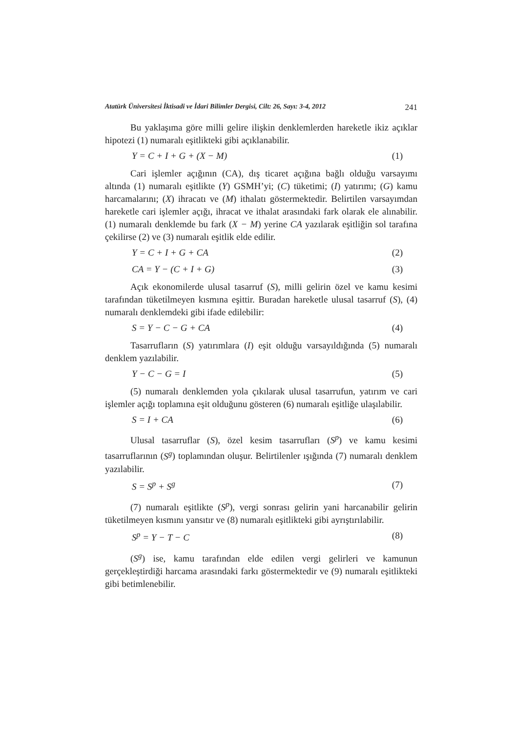Atatürk Üniversitesi İktisadi ve İdari Bilimler Dergisi, Cilt: 26, Sayı: 3-4, 2012 241
Bu yaklaşıma göre milli gelire ilişkin denklemlerden hareketle ikiz açıklar hipotezi (1) numaralı eşitlikteki gibi açıklanabilir.
Y = C + I + G + (X − M) (1)
Cari işlemler açığının (CA), dış ticaret açığına bağlı olduğu varsayımı altında (1) numaralı eşitlikte (Y) GSMH’yi; (C) tüketimi; (I) yatırımı; (G) kamu harcamalarını; (X) ihracatı ve (M) ithalatı göstermektedir. Belirtilen varsayımdan hareketle cari işlemler açığı, ihracat ve ithalat arasındaki fark olarak ele alınabilir. (1) numaralı denklemde bu fark (X − M) yerine CA yazılarak eşitliğin sol tarafına çekilirse (2) ve (3) numaralı eşitlik elde edilir.
Y = C + I + G + CA (2)
CA = Y − (C + I + G) (3)
Açık ekonomilerde ulusal tasarruf (S), milli gelirin özel ve kamu kesimi tarafından tüketilmeyen kısmına eşittir. Buradan hareketle ulusal tasarruf (S), (4) numaralı denklemdeki gibi ifade edilebilir:
S = Y − C − G + CA (4)
Tasarrufların (S) yatırımlara (I) eşit olduğu varsayıldığında (5) numaralı denklem yazılabilir.
Y − C − G = I (5)
(5) numaralı denklemden yola çıkılarak ulusal tasarrufun, yatırım ve cari işlemler açığı toplamına eşit olduğunu gösteren (6) numaralı eşitliğe ulaşılabilir.
S = I + CA (6)
Ulusal tasarruflar (S), özel kesim tasarrufları (S<sup>p</sup>) ve kamu kesimi tasarruflarının (S<sup>g</sup>) toplamından oluşur. Belirtilenler ışığında (7) numaralı denklem yazılabilir.
S = S<sup>p</sup> + S<sup>g</sup> (7)
(7) numaralı eşitlikte (S<sup>p</sup>), vergi sonrası gelirin yani harcanabilir gelirin tüketilmeyen kısmını yansıtır ve (8) numaralı eşitlikteki gibi ayrıştırılabilir.
S<sup>p</sup> = Y − T − C (8)
(S<sup>g</sup>) ise, kamu tarafından elde edilen vergi gelirleri ve kamunun gerçekleştirdiği harcama arasındaki farkı göstermektedir ve (9) numaralı eşitlikteki gibi betimlenebilir.